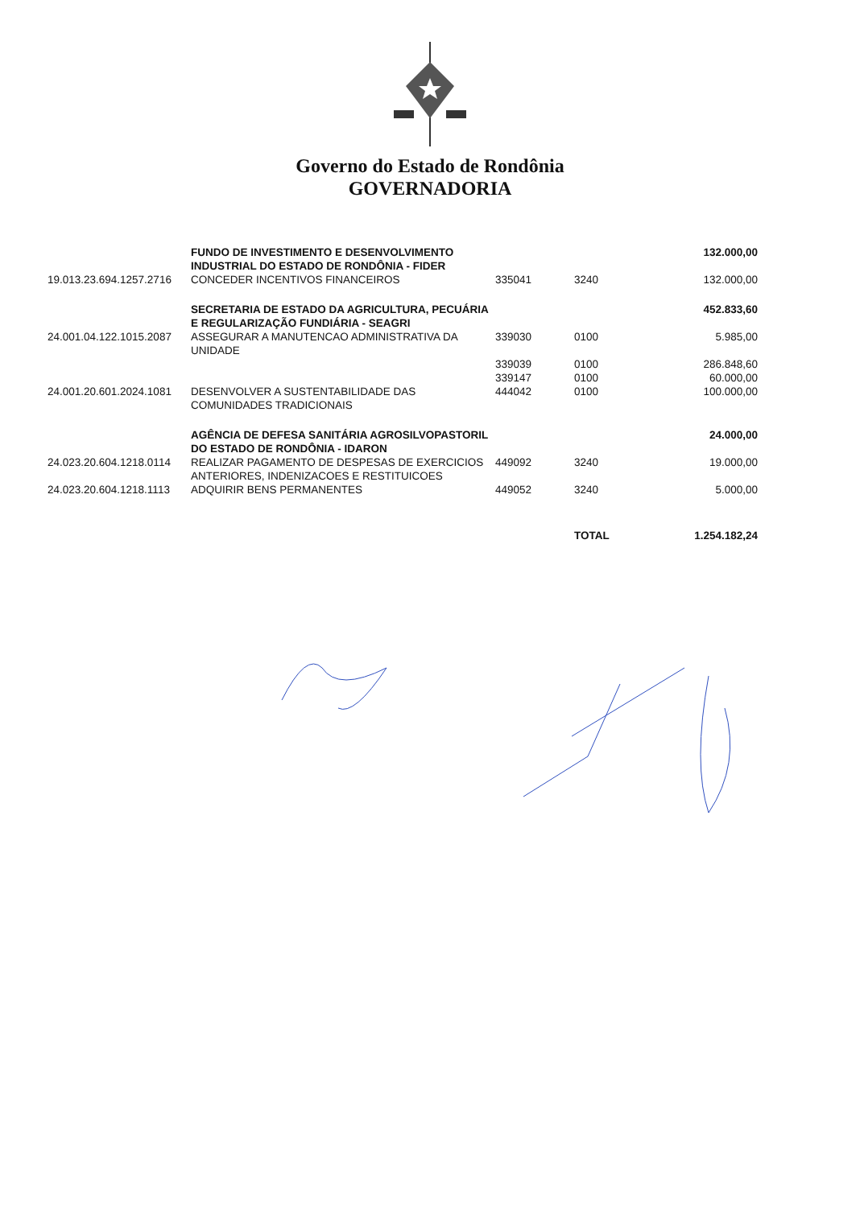Governo do Estado de Rondônia
GOVERNADORIA
| | FUNDO DE INVESTIMENTO E DESENVOLVIMENTO INDUSTRIAL DO ESTADO DE RONDÔNIA - FIDER | | | 132.000,00 |
| 19.013.23.694.1257.2716 | CONCEDER INCENTIVOS FINANCEIROS | 335041 | 3240 | 132.000,00 |
| | SECRETARIA DE ESTADO DA AGRICULTURA, PECUÁRIA E REGULARIZAÇÃO FUNDIÁRIA - SEAGRI | | | 452.833,60 |
| 24.001.04.122.1015.2087 | ASSEGURAR A MANUTENCAO ADMINISTRATIVA DA UNIDADE | 339030 | 0100 | 5.985,00 |
| | | 339039 | 0100 | 286.848,60 |
| | | 339147 | 0100 | 60.000,00 |
| 24.001.20.601.2024.1081 | DESENVOLVER A SUSTENTABILIDADE DAS COMUNIDADES TRADICIONAIS | 444042 | 0100 | 100.000,00 |
| | AGÊNCIA DE DEFESA SANITÁRIA AGROSILVOPASTORIL DO ESTADO DE RONDÔNIA - IDARON | | | 24.000,00 |
| 24.023.20.604.1218.0114 | REALIZAR PAGAMENTO DE DESPESAS DE EXERCICIOS ANTERIORES, INDENIZACOES E RESTITUICOES | 449092 | 3240 | 19.000,00 |
| 24.023.20.604.1218.1113 | ADQUIRIR BENS PERMANENTES | 449052 | 3240 | 5.000,00 |
| | | | TOTAL | 1.254.182,24 |